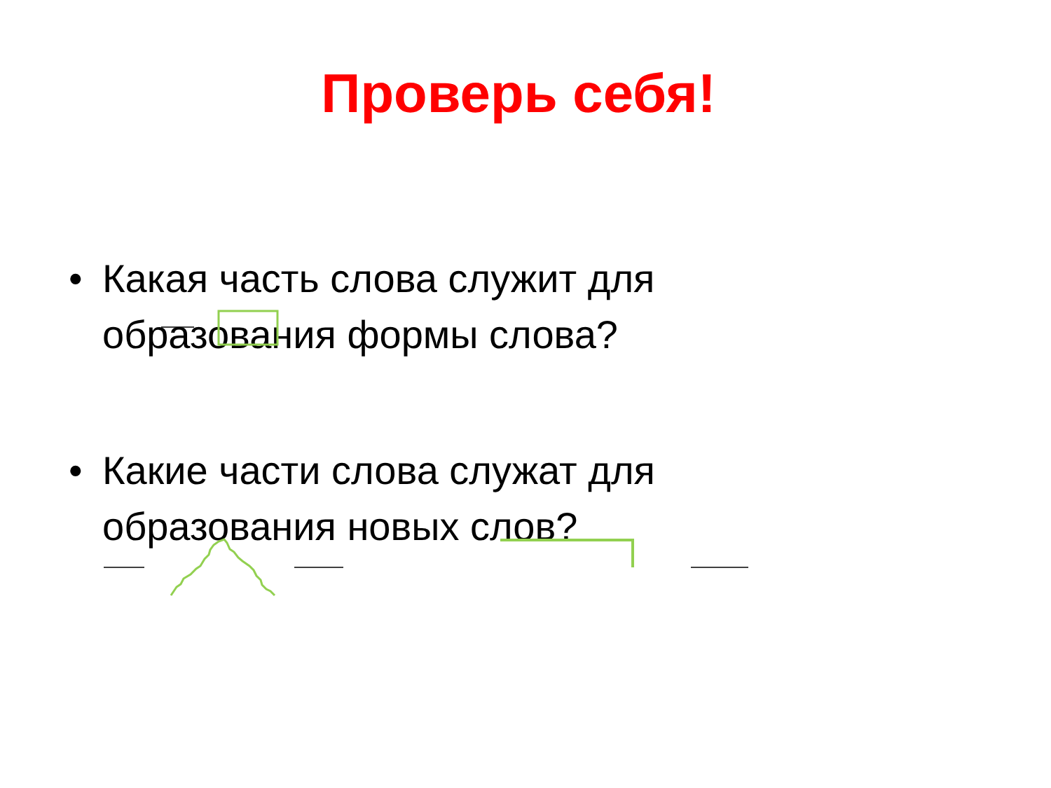Проверь себя!
• Какая часть слова служит для образования формы слова?
• Какие части слова служат для образования новых слов?